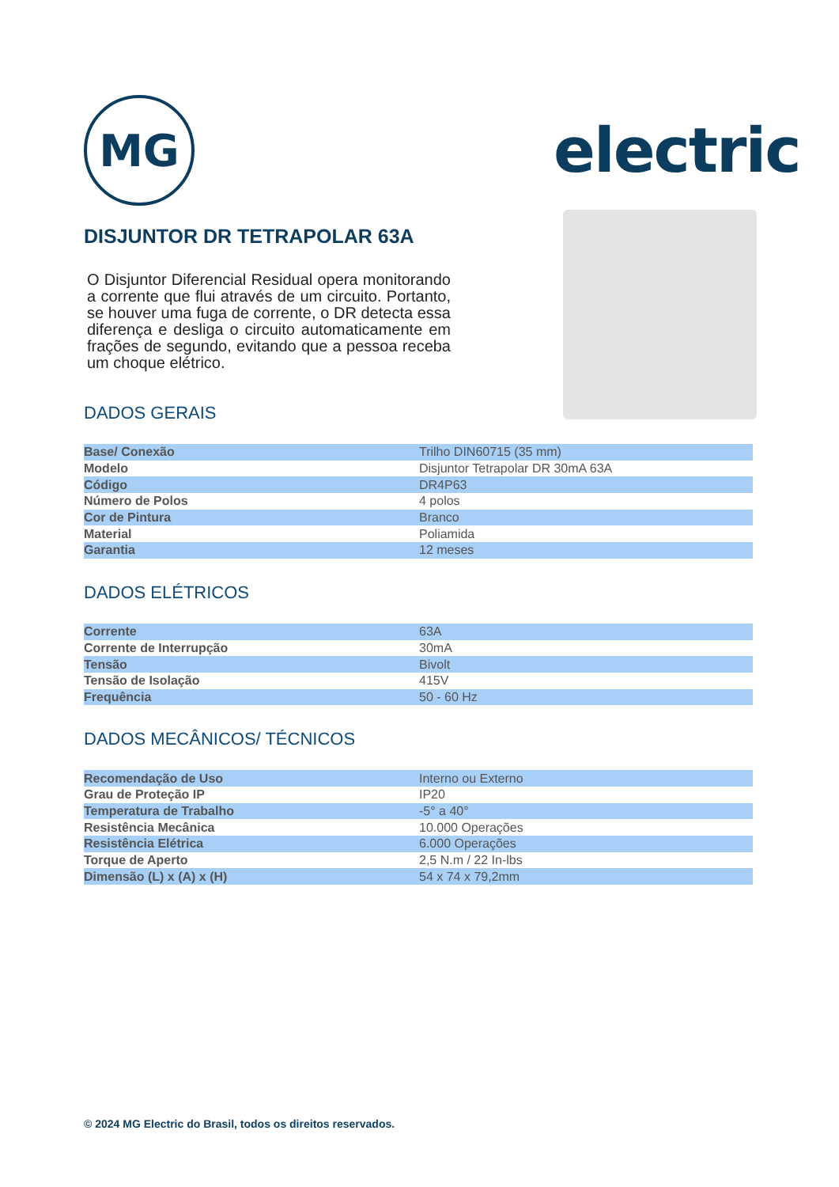MG electric
DISJUNTOR DR TETRAPOLAR 63A
O Disjuntor Diferencial Residual opera monitorando a corrente que flui através de um circuito. Portanto, se houver uma fuga de corrente, o DR detecta essa diferença e desliga o circuito automaticamente em frações de segundo, evitando que a pessoa receba um choque elétrico.
DADOS GERAIS
| Base/ Conexão | Trilho DIN60715 (35 mm) |
| Modelo | Disjuntor Tetrapolar DR 30mA 63A |
| Código | DR4P63 |
| Número de Polos | 4 polos |
| Cor de Pintura | Branco |
| Material | Poliamida |
| Garantia | 12 meses |
DADOS ELÉTRICOS
| Corrente | 63A |
| Corrente de Interrupção | 30mA |
| Tensão | Bivolt |
| Tensão de Isolação | 415V |
| Frequência | 50 - 60 Hz |
DADOS MECÂNICOS/ TÉCNICOS
| Recomendação de Uso | Interno ou Externo |
| Grau de Proteção IP | IP20 |
| Temperatura de Trabalho | -5° a 40° |
| Resistência Mecânica | 10.000 Operações |
| Resistência Elétrica | 6.000 Operações |
| Torque de Aperto | 2,5 N.m / 22 In-lbs |
| Dimensão (L) x (A) x (H) | 54 x 74 x 79,2mm |
© 2024 MG Electric do Brasil, todos os direitos reservados.